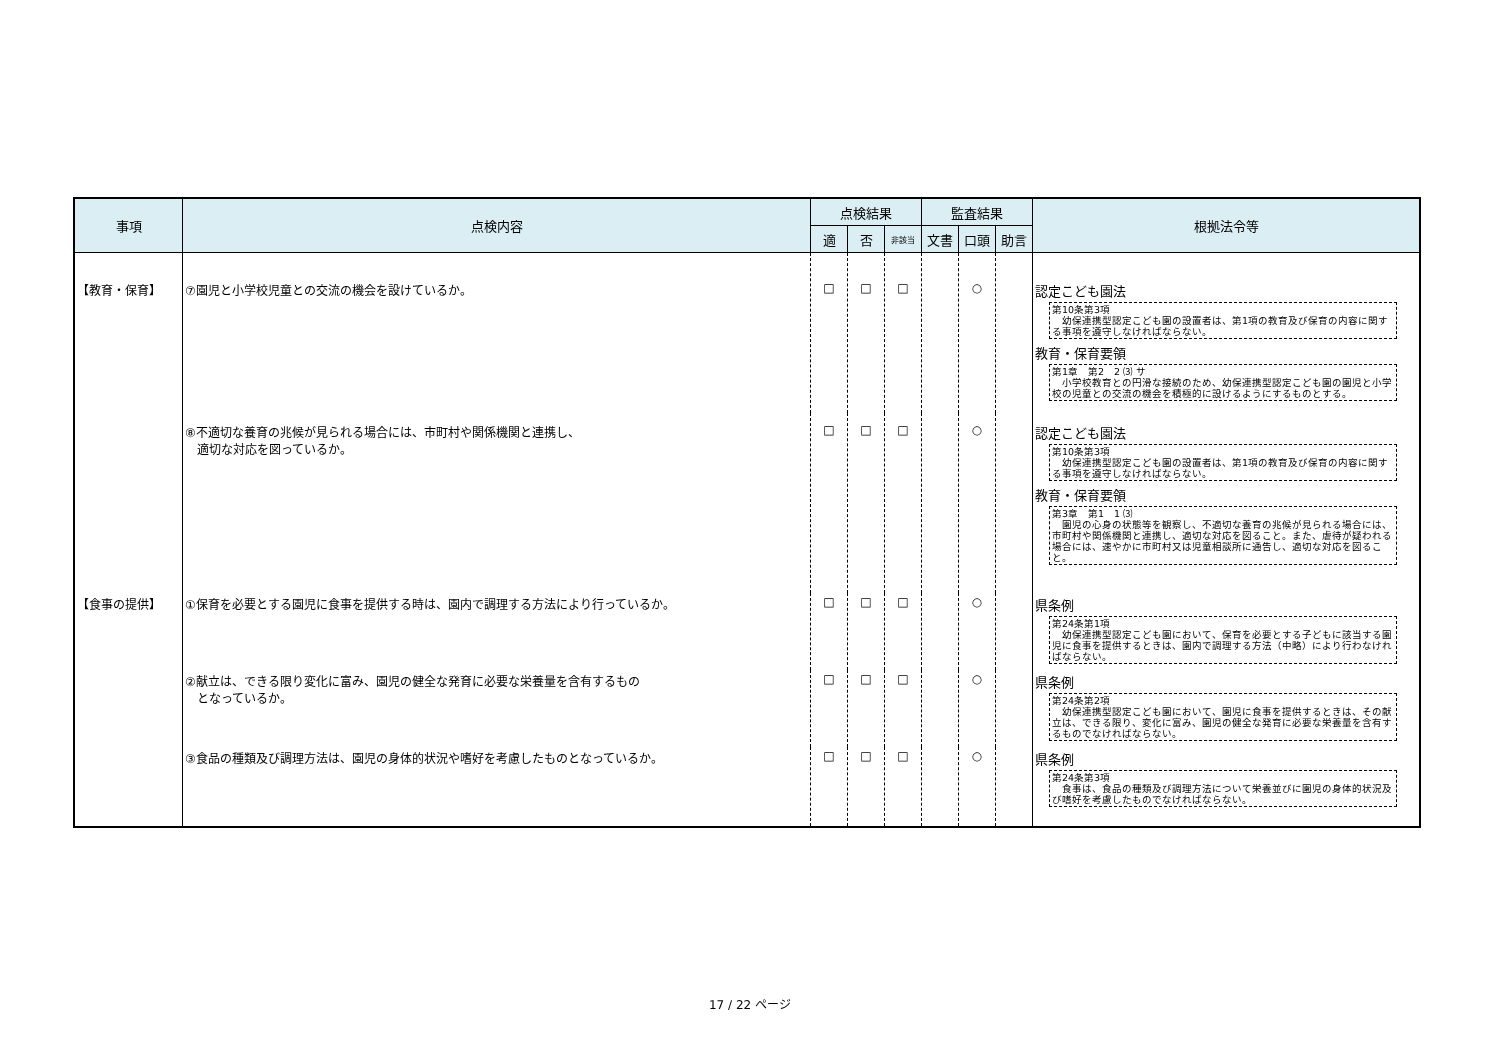| 事項 | 点検内容 | 点検結果 | | | 監査結果 | | | 根拠法令等 |
| --- | --- | --- | --- | --- | --- | --- | --- | --- |
| | | 適 | 否 | 非該当 | 文書 | 口頭 | 助言 | |
| 【教育・保育】 | ⑦園児と小学校児童との交流の機会を設けているか。 | □ | □ | □ | | ○ | | 認定こども園法 第10条第3項 幼保連携型認定こども園の設置者は、第1項の教育及び保育の内容に関する事項を遵守しなければならない。 教育・保育要領 第1章 第2 2 ⑶ サ 小学校教育との円滑な接続のため、幼保連携型認定こども園の園児と小学校の児童との交流の機会を積極的に設けるようにするものとする。 |
| | ⑧不適切な養育の兆候が見られる場合には、市町村や関係機関と連携し、 適切な対応を図っているか。 | □ | □ | □ | | ○ | | 認定こども園法 第10条第3項 幼保連携型認定こども園の設置者は、第1項の教育及び保育の内容に関する事項を遵守しなければならない。 教育・保育要領 第3章 第1 1 ⑶ 園児の心身の状態等を観察し、不適切な養育の兆候が見られる場合には、市町村や関係機関と連携し、適切な対応を図ること。また、虐待が疑われる場合には、速やかに市町村又は児童相談所に通告し、適切な対応を図ること。 |
| 【食事の提供】 | ①保育を必要とする園児に食事を提供する時は、園内で調理する方法により行っているか。 | □ | □ | □ | | ○ | | 県条例 第24条第1項 幼保連携型認定こども園において、保育を必要とする子どもに該当する園児に食事を提供するときは、園内で調理する方法（中略）により行わなければならない。 |
| | ②献立は、できる限り変化に富み、園児の健全な発育に必要な栄養量を含有するもの となっているか。 | □ | □ | □ | | ○ | | 県条例 第24条第2項 幼保連携型認定こども園において、園児に食事を提供するときは、その献立は、できる限り、変化に富み、園児の健全な発育に必要な栄養量を含有するものでなければならない。 |
| | ③食品の種類及び調理方法は、園児の身体的状況や嗜好を考慮したものとなっているか。 | □ | □ | □ | | ○ | | 県条例 第24条第3項 食事は、食品の種類及び調理方法について栄養並びに園児の身体的状況及び嗜好を考慮したものでなければならない。 |
17 / 22 ページ